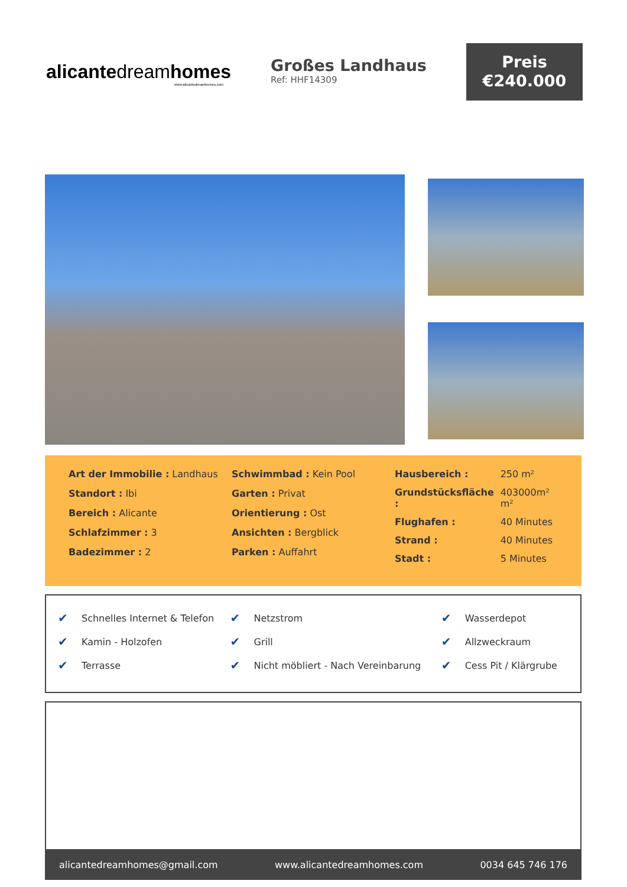alicantedreamhomes
www.alicantedreamhomes.com
Großes Landhaus
Ref: HHF14309
Preis
€240.000
Art der Immobilie : Landhaus
Standort : Ibi
Bereich : Alicante
Schlafzimmer : 3
Badezimmer : 2
Schwimmbad : Kein Pool
Garten : Privat
Orientierung : Ost
Ansichten : Bergblick
Parken : Auffahrt
| Hausbereich : | 250 m² |
| Grundstücksfläche : | 403000m² m² |
| Flughafen : | 40 Minutes |
| Strand : | 40 Minutes |
| Stadt : | 5 Minutes |
| ✔ | Schnelles Internet & Telefon | ✔ | Netzstrom | ✔ | Wasserdepot |
| ✔ | Kamin - Holzofen | ✔ | Grill | ✔ | Allzweckraum |
| ✔ | Terrasse | ✔ | Nicht möbliert - Nach Vereinbarung | ✔ | Cess Pit / Klärgrube |
alicantedreamhomes@gmail.com www.alicantedreamhomes.com 0034 645 746 176